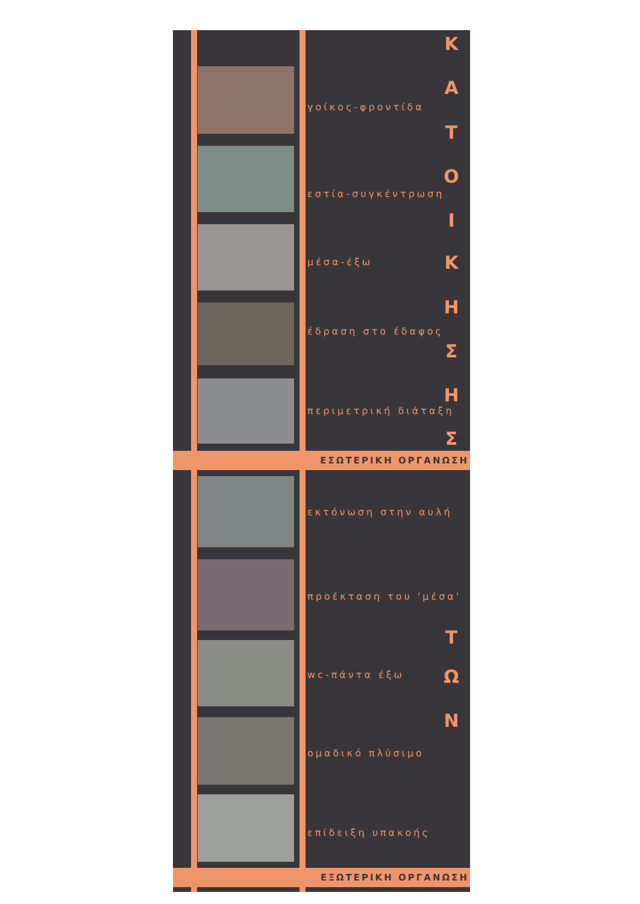Κ
Α
γοίκος-φροντίδα
Τ
Ο
εστία-συγκέντρωση
Ι
μέσα-έξω Κ
Η
έδραση στο έδαφος
Σ
Η
περιμετρική διάταξη
Σ
ΕΣΩΤΕΡΙΚΗ ΟΡΓΑΝΩΣΗ
εκτόνωση στην αυλή
προέκταση του 'μέσα'
Τ
wc-πάντα έξω Ω
Ν
ομαδικό πλύσιμο
επίδειξη υπακοής
ΕΞΩΤΕΡΙΚΗ ΟΡΓΑΝΩΣΗ